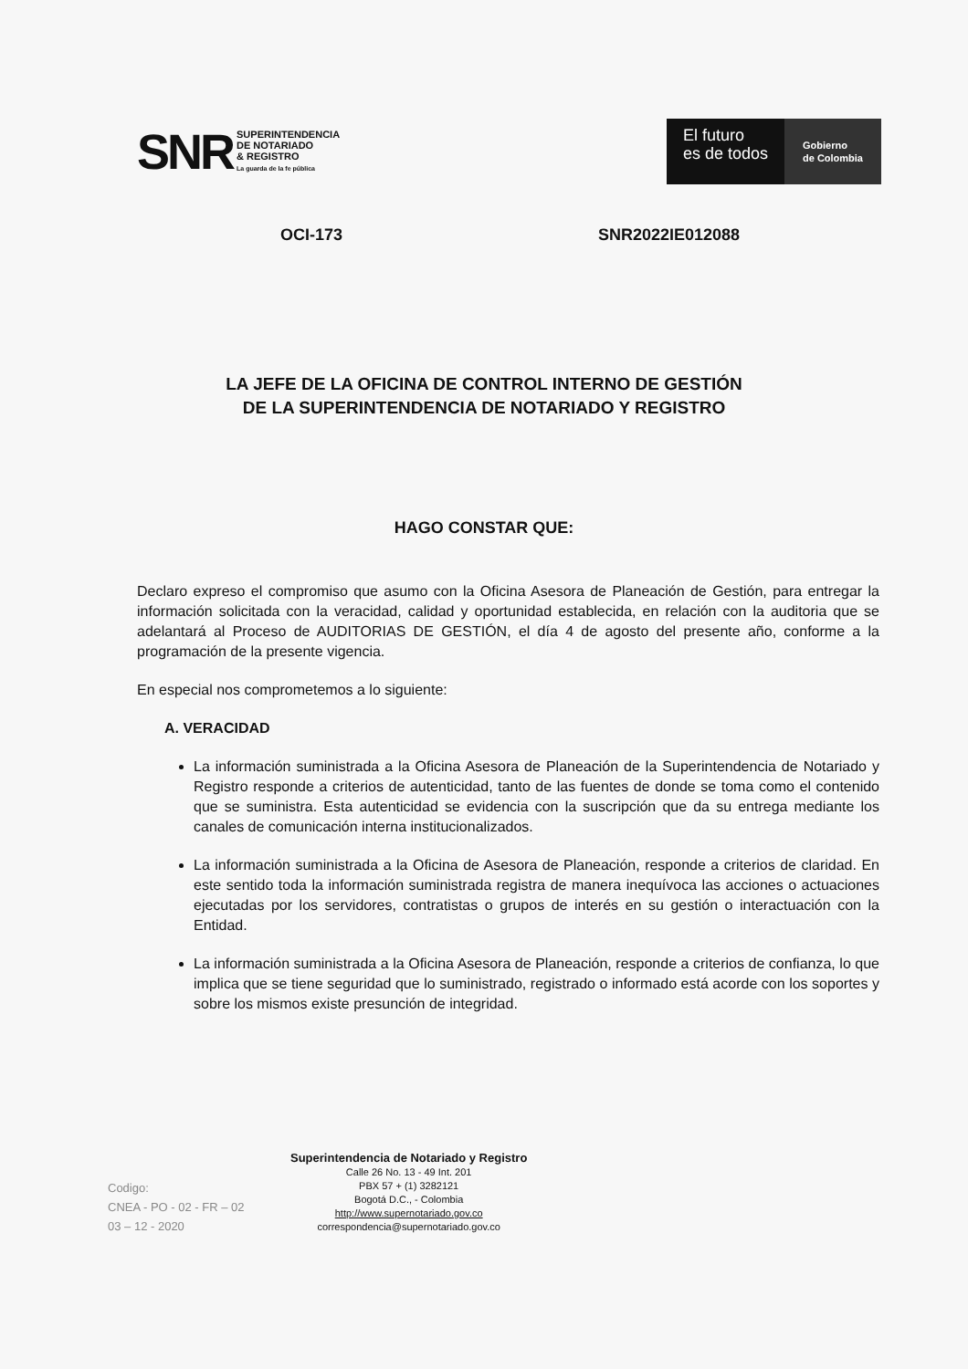SNR SUPERINTENDENCIA
DE NOTARIADO
& REGISTRO
La guarda de la fe pública
El futuro
es de todos
Gobierno
de Colombia
OCI-173 SNR2022IE012088
LA JEFE DE LA OFICINA DE CONTROL INTERNO DE GESTIÓN
DE LA SUPERINTENDENCIA DE NOTARIADO Y REGISTRO
HAGO CONSTAR QUE:
Declaro expreso el compromiso que asumo con la Oficina Asesora de Planeación de Gestión, para entregar la información solicitada con la veracidad, calidad y oportunidad establecida, en relación con la auditoria que se adelantará al Proceso de AUDITORIAS DE GESTIÓN, el día 4 de agosto del presente año, conforme a la programación de la presente vigencia.
En especial nos comprometemos a lo siguiente:
A. VERACIDAD
La información suministrada a la Oficina Asesora de Planeación de la Superintendencia de Notariado y Registro responde a criterios de autenticidad, tanto de las fuentes de donde se toma como el contenido que se suministra. Esta autenticidad se evidencia con la suscripción que da su entrega mediante los canales de comunicación interna institucionalizados.
La información suministrada a la Oficina de Asesora de Planeación, responde a criterios de claridad. En este sentido toda la información suministrada registra de manera inequívoca las acciones o actuaciones ejecutadas por los servidores, contratistas o grupos de interés en su gestión o interactuación con la Entidad.
La información suministrada a la Oficina Asesora de Planeación, responde a criterios de confianza, lo que implica que se tiene seguridad que lo suministrado, registrado o informado está acorde con los soportes y sobre los mismos existe presunción de integridad.
Codigo:
CNEA - PO - 02 - FR – 02
03 – 12 - 2020
Superintendencia de Notariado y Registro
Calle 26 No. 13 - 49 Int. 201
PBX 57 + (1) 3282121
Bogotá D.C., - Colombia
http://www.supernotariado.gov.co
correspondencia@supernotariado.gov.co